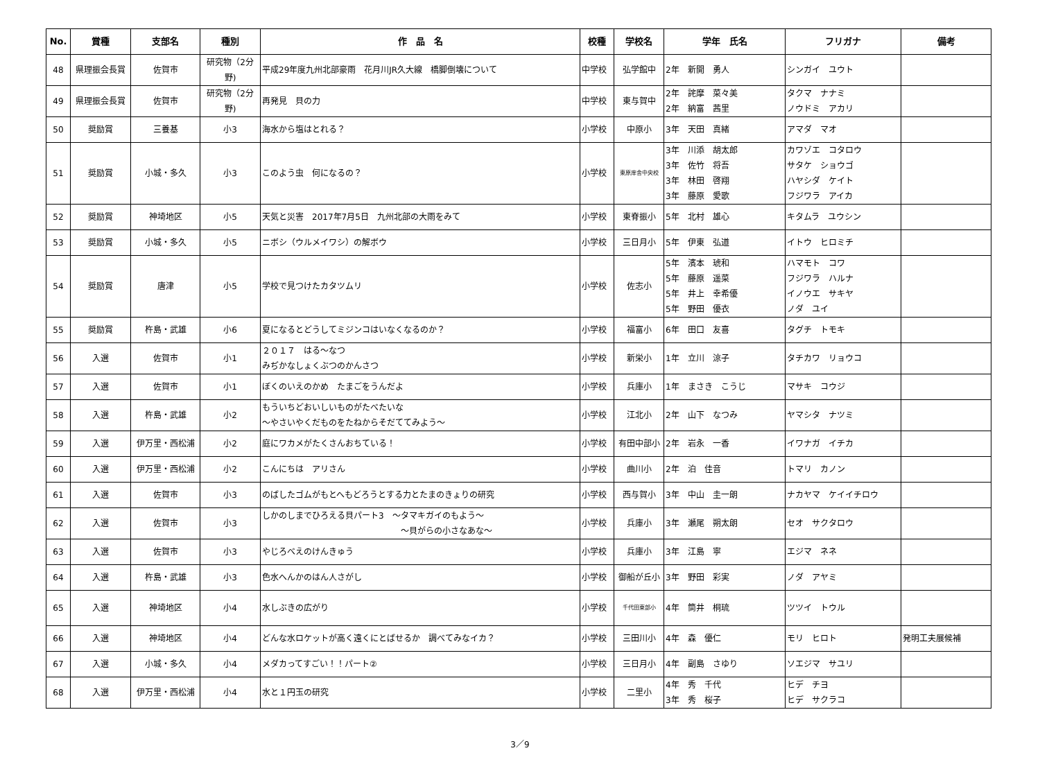| No. | 賞種 | 支部名 | 種別 | 作 品 名 | 校種 | 学校名 | 学年 氏名 | フリガナ | 備考 |
| --- | --- | --- | --- | --- | --- | --- | --- | --- | --- |
| 48 | 県理振会長賞 | 佐賀市 | 研究物（2分野) | 平成29年度九州北部豪雨 花月川JR久大線 橋脚倒壊について | 中学校 | 弘学館中 | 2年 新開 勇人 | シンガイ ユウト | |
| 49 | 県理振会長賞 | 佐賀市 | 研究物（2分野) | 再発見 貝の力 | 中学校 | 東与賀中 | 2年 詫摩 菜々美 2年 納富 茜里 | タクマ ナナミ ノウドミ アカリ | |
| 50 | 奨励賞 | 三養基 | 小3 | 海水から塩はとれる？ | 小学校 | 中原小 | 3年 天田 真緒 | アマダ マオ | |
| 51 | 奨励賞 | 小城・多久 | 小3 | このよう虫 何になるの？ | 小学校 | 東原庠舎中央校 | 3年 川添 胡太郎 3年 佐竹 将吾 3年 林田 啓翔 3年 藤原 愛歌 | カワゾエ コタロウ サタケ ショウゴ ハヤシダ ケイト フジワラ アイカ | |
| 52 | 奨励賞 | 神埼地区 | 小5 | 天気と災害 2017年7月5日 九州北部の大雨をみて | 小学校 | 東脊振小 | 5年 北村 雄心 | キタムラ ユウシン | |
| 53 | 奨励賞 | 小城・多久 | 小5 | ニボシ（ウルメイワシ）の解ボウ | 小学校 | 三日月小 | 5年 伊東 弘道 | イトウ ヒロミチ | |
| 54 | 奨励賞 | 唐津 | 小5 | 学校で見つけたカタツムリ | 小学校 | 佐志小 | 5年 濱本 琥和 5年 藤原 遥菜 5年 井上 幸希優 5年 野田 優衣 | ハマモト コワ フジワラ ハルナ イノウエ サキヤ ノダ ユイ | |
| 55 | 奨励賞 | 杵島・武雄 | 小6 | 夏になるとどうしてミジンコはいなくなるのか？ | 小学校 | 福富小 | 6年 田口 友喜 | タグチ トモキ | |
| 56 | 入選 | 佐賀市 | 小1 | ２０１７ はる～なつ みぢかなしょくぶつのかんさつ | 小学校 | 新栄小 | 1年 立川 涼子 | タチカワ リョウコ | |
| 57 | 入選 | 佐賀市 | 小1 | ぼくのいえのかめ たまごをうんだよ | 小学校 | 兵庫小 | 1年 まさき こうじ | マサキ コウジ | |
| 58 | 入選 | 杵島・武雄 | 小2 | もういちどおいしいものがたべたいな ～やさいやくだものをたねからそだててみよう～ | 小学校 | 江北小 | 2年 山下 なつみ | ヤマシタ ナツミ | |
| 59 | 入選 | 伊万里・西松浦 | 小2 | 庭にワカメがたくさんおちている！ | 小学校 | 有田中部小 | 2年 岩永 一香 | イワナガ イチカ | |
| 60 | 入選 | 伊万里・西松浦 | 小2 | こんにちは アリさん | 小学校 | 曲川小 | 2年 泊 佳音 | トマリ カノン | |
| 61 | 入選 | 佐賀市 | 小3 | のばしたゴムがもとへもどろうとする力とたまのきょりの研究 | 小学校 | 西与賀小 | 3年 中山 圭一朗 | ナカヤマ ケイイチロウ | |
| 62 | 入選 | 佐賀市 | 小3 | しかのしまでひろえる貝パート3 ～タマキガイのもよう～ ～貝がらの小さなあな～ | 小学校 | 兵庫小 | 3年 瀬尾 朔太朗 | セオ サクタロウ | |
| 63 | 入選 | 佐賀市 | 小3 | やじろべえのけんきゅう | 小学校 | 兵庫小 | 3年 江島 寧 | エジマ ネネ | |
| 64 | 入選 | 杵島・武雄 | 小3 | 色水へんかのはん人さがし | 小学校 | 御船が丘小 | 3年 野田 彩実 | ノダ アヤミ | |
| 65 | 入選 | 神埼地区 | 小4 | 水しぶきの広がり | 小学校 | 千代田東部小 | 4年 筒井 桐琉 | ツツイ トウル | |
| 66 | 入選 | 神埼地区 | 小4 | どんな水ロケットが高く遠くにとばせるか 調べてみなイカ？ | 小学校 | 三田川小 | 4年 森 優仁 | モリ ヒロト | 発明工夫展候補 |
| 67 | 入選 | 小城・多久 | 小4 | メダカってすごい！！パート② | 小学校 | 三日月小 | 4年 副島 さゆり | ソエジマ サユリ | |
| 68 | 入選 | 伊万里・西松浦 | 小4 | 水と１円玉の研究 | 小学校 | 二里小 | 4年 秀 千代 3年 秀 桜子 | ヒデ チヨ ヒデ サクラコ | |
3／9